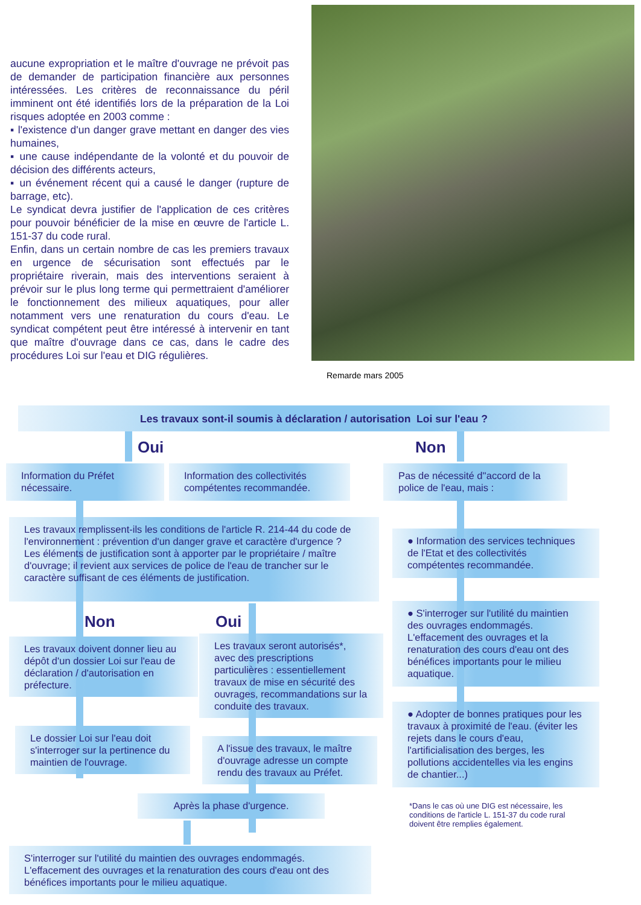aucune expropriation et le maître d'ouvrage ne prévoit pas de demander de participation financière aux personnes intéressées. Les critères de reconnaissance du péril imminent ont été identifiés lors de la préparation de la Loi risques adoptée en 2003 comme :
▪ l'existence d'un danger grave mettant en danger des vies humaines,
▪ une cause indépendante de la volonté et du pouvoir de décision des différents acteurs,
▪ un événement récent qui a causé le danger (rupture de barrage, etc).
Le syndicat devra justifier de l'application de ces critères pour pouvoir bénéficier de la mise en œuvre de l'article L. 151-37 du code rural.
Enfin, dans un certain nombre de cas les premiers travaux en urgence de sécurisation sont effectués par le propriétaire riverain, mais des interventions seraient à prévoir sur le plus long terme qui permettraient d'améliorer le fonctionnement des milieux aquatiques, pour aller notamment vers une renaturation du cours d'eau. Le syndicat compétent peut être intéressé à intervenir en tant que maître d'ouvrage dans ce cas, dans le cadre des procédures Loi sur l'eau et DIG régulières.
Remarde mars 2005
Les travaux sont-il soumis à déclaration / autorisation Loi sur l'eau ?
Oui Non
Information du Préfet nécessaire.
Information des collectivités compétentes recommandée.
Pas de nécessité d''accord de la police de l'eau, mais :
Les travaux remplissent-ils les conditions de l'article R. 214-44 du code de l'environnement : prévention d'un danger grave et caractère d'urgence ?
Les éléments de justification sont à apporter par le propriétaire / maître d'ouvrage; il revient aux services de police de l'eau de trancher sur le caractère suffisant de ces éléments de justification.
● Information des services techniques de l'Etat et des collectivités compétentes recommandée.
Non Oui
Les travaux doivent donner lieu au dépôt d'un dossier Loi sur l'eau de déclaration / d'autorisation en préfecture.
Les travaux seront autorisés*, avec des prescriptions particulières : essentiellement travaux de mise en sécurité des ouvrages, recommandations sur la conduite des travaux.
● S'interroger sur l'utilité du maintien des ouvrages endommagés. L'effacement des ouvrages et la renaturation des cours d'eau ont des bénéfices importants pour le milieu aquatique.
Le dossier Loi sur l'eau doit s'interroger sur la pertinence du maintien de l'ouvrage.
A l'issue des travaux, le maître d'ouvrage adresse un compte rendu des travaux au Préfet.
● Adopter de bonnes pratiques pour les travaux à proximité de l'eau. (éviter les rejets dans le cours d'eau, l'artificialisation des berges, les pollutions accidentelles via les engins de chantier...)
Après la phase d'urgence.
*Dans le cas où une DIG est nécessaire, les conditions de l'article L. 151-37 du code rural doivent être remplies également.
S'interroger sur l'utilité du maintien des ouvrages endommagés. L'effacement des ouvrages et la renaturation des cours d'eau ont des bénéfices importants pour le milieu aquatique.